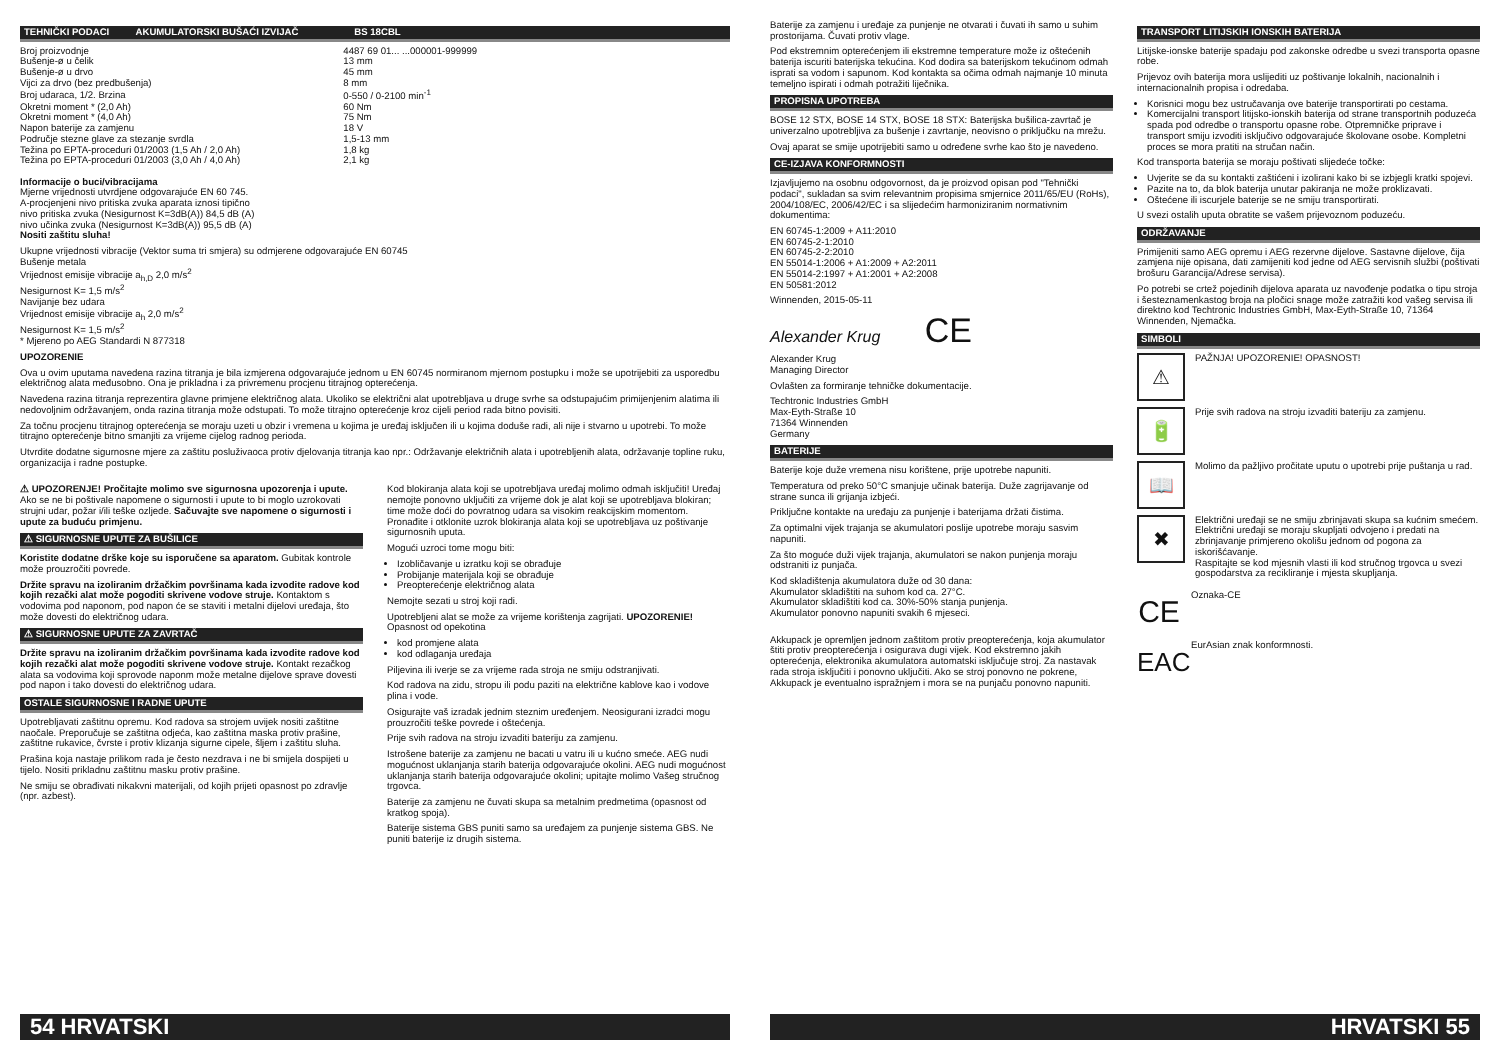TEHNIČKI PODACI AKUMULATORSKI BUŠAĆI IZVIJAČ BS 18CBL
| Broj proizvodnje | 4487 69 01... ...000001-999999 |
| Bušenje-ø u čelik | 13 mm |
| Bušenje-ø u drvo | 45 mm |
| Vijci za drvo (bez predbušenja) | 8 mm |
| Broj udaraca, 1/2. Brzina | 0-550 / 0-2100 min<sup>-1</sup> |
| Okretni moment * (2,0 Ah) | 60 Nm |
| Okretni moment * (4,0 Ah) | 75 Nm |
| Napon baterije za zamjenu | 18 V |
| Područje stezne glave za stezanje svrdla | 1,5-13 mm |
| Težina po EPTA-proceduri 01/2003 (1,5 Ah / 2,0 Ah) | 1,8 kg |
| Težina po EPTA-proceduri 01/2003 (3,0 Ah / 4,0 Ah) | 2,1 kg |
Informacije o buci/vibracijama
Mjerne vrijednosti utvrdjene odgovarajuće EN 60 745.
A-procjenjeni nivo pritiska zvuka aparata iznosi tipično
nivo pritiska zvuka (Nesigurnost K=3dB(A)) 84,5 dB (A)
nivo učinka zvuka (Nesigurnost K=3dB(A)) 95,5 dB (A)
Nositi zaštitu sluha!
Ukupne vrijednosti vibracije (Vektor suma tri smjera) su odmjerene odgovarajuće EN 60745
Bušenje metala
Vrijednost emisije vibracije a<sub>h,D</sub> 2,0 m/s<sup>2</sup>
Nesigurnost K= 1,5 m/s<sup>2</sup>
Navijanje bez udara
Vrijednost emisije vibracije a<sub>h</sub> 2,0 m/s<sup>2</sup>
Nesigurnost K= 1,5 m/s<sup>2</sup>
* Mjereno po AEG Standardi N 877318
UPOZORENIE
Ova u ovim uputama navedena razina titranja je bila izmjerena odgovarajuće jednom u EN 60745 normiranom mjernom postupku i može se upotrijebiti za usporedbu električnog alata međusobno. Ona je prikladna i za privremenu procjenu titrajnog opterećenja.
Navedena razina titranja reprezentira glavne primjene električnog alata. Ukoliko se električni alat upotrebljava u druge svrhe sa odstupajućim primijenjenim alatima ili nedovoljnim održavanjem, onda razina titranja može odstupati. To može titrajno opterećenje kroz cijeli period rada bitno povisiti.
Za točnu procjenu titrajnog opterećenja se moraju uzeti u obzir i vremena u kojima je uređaj isključen ili u kojima doduše radi, ali nije i stvarno u upotrebi. To može titrajno opterećenje bitno smanjiti za vrijeme cijelog radnog perioda.
Utvrdite dodatne sigurnosne mjere za zaštitu posluživaoca protiv djelovanja titranja kao npr.: Održavanje električnih alata i upotrebljenih alata, održavanje topline ruku, organizacija i radne postupke.
⚠ UPOZORENJE! Pročitajte molimo sve sigurnosna upozorenja i upute. Ako se ne bi poštivale napomene o sigurnosti i upute to bi moglo uzrokovati strujni udar, požar i/ili teške ozljede. Sačuvajte sve napomene o sigurnosti i upute za buduću primjenu.
⚠ SIGURNOSNE UPUTE ZA BUŠILICE
Koristite dodatne drške koje su isporučene sa aparatom. Gubitak kontrole može prouzročiti povrede.
Držite spravu na izoliranim držačkim površinama kada izvodite radove kod kojih rezački alat može pogoditi skrivene vodove struje. Kontaktom s vodovima pod naponom, pod napon će se staviti i metalni dijelovi uređaja, što može dovesti do električnog udara.
⚠ SIGURNOSNE UPUTE ZA ZAVRTAČ
Držite spravu na izoliranim držačkim površinama kada izvodite radove kod kojih rezački alat može pogoditi skrivene vodove struje. Kontakt rezačkog alata sa vodovima koji sprovode naponm može metalne dijelove sprave dovesti pod napon i tako dovesti do električnog udara.
OSTALE SIGURNOSNE I RADNE UPUTE
Upotrebljavati zaštitnu opremu. Kod radova sa strojem uvijek nositi zaštitne naočale. Preporučuje se zaštitna odjeća, kao zaštitna maska protiv prašine, zaštitne rukavice, čvrste i protiv klizanja sigurne cipele, šljem i zaštitu sluha.
Prašina koja nastaje prilikom rada je često nezdrava i ne bi smijela dospijeti u tijelo. Nositi prikladnu zaštitnu masku protiv prašine.
Ne smiju se obrađivati nikakvni materijali, od kojih prijeti opasnost po zdravlje (npr. azbest).
Kod blokiranja alata koji se upotrebljava uređaj molimo odmah isključiti! Uređaj nemojte ponovno uključiti za vrijeme dok je alat koji se upotrebljava blokiran; time može doći do povratnog udara sa visokim reakcijskim momentom. Pronađite i otklonite uzrok blokiranja alata koji se upotrebljava uz poštivanje sigurnosnih uputa.
Mogući uzroci tome mogu biti:
Izobličavanje u izratku koji se obrađuje
Probijanje materijala koji se obrađuje
Preopterećenje električnog alata
Nemojte sezati u stroj koji radi.
Upotrebljeni alat se može za vrijeme korištenja zagrijati. UPOZORENIE! Opasnost od opekotina
kod promjene alata
kod odlaganja uređaja
Piljevina ili iverje se za vrijeme rada stroja ne smiju odstranjivati.
Kod radova na zidu, stropu ili podu paziti na električne kablove kao i vodove plina i vode.
Osigurajte vaš izradak jednim steznim uređenjem. Neosigurani izradci mogu prouzročiti teške povrede i oštećenja.
Prije svih radova na stroju izvaditi bateriju za zamjenu.
Istrošene baterije za zamjenu ne bacati u vatru ili u kućno smeće. AEG nudi mogućnost uklanjanja starih baterija odgovarajuće okolini. AEG nudi mogućnost uklanjanja starih baterija odgovarajuće okolini; upitajte molimo Vašeg stručnog trgovca.
Baterije za zamjenu ne čuvati skupa sa metalnim predmetima (opasnost od kratkog spoja).
Baterije sistema GBS puniti samo sa uređajem za punjenje sistema GBS. Ne puniti baterije iz drugih sistema.
54 HRVATSKI
Baterije za zamjenu i uređaje za punjenje ne otvarati i čuvati ih samo u suhim prostorijama. Čuvati protiv vlage.
Pod ekstremnim opterećenjem ili ekstremne temperature može iz oštećenih baterija iscuriti baterijska tekućina. Kod dodira sa baterijskom tekućinom odmah isprati sa vodom i sapunom. Kod kontakta sa očima odmah najmanje 10 minuta temeljno ispirati i odmah potražiti liječnika.
PROPISNA UPOTREBA
BOSE 12 STX, BOSE 14 STX, BOSE 18 STX: Baterijska bušilica-zavrtač je univerzalno upotrebljiva za bušenje i zavrtanje, neovisno o priključku na mrežu.
Ovaj aparat se smije upotrijebiti samo u određene svrhe kao što je navedeno.
CE-IZJAVA KONFORMNOSTI
Izjavljujemo na osobnu odgovornost, da je proizvod opisan pod "Tehnički podaci", sukladan sa svim relevantnim propisima smjernice 2011/65/EU (RoHs), 2004/108/EC, 2006/42/EC i sa slijedećim harmoniziranim normativnim dokumentima:
EN 60745-1:2009 + A11:2010
EN 60745-2-1:2010
EN 60745-2-2:2010
EN 55014-1:2006 + A1:2009 + A2:2011
EN 55014-2:1997 + A1:2001 + A2:2008
EN 50581:2012
Winnenden, 2015-05-11
Alexander Krug CE
Alexander Krug
Managing Director
Ovlašten za formiranje tehničke dokumentacije.
Techtronic Industries GmbH
Max-Eyth-Straße 10
71364 Winnenden
Germany
BATERIJE
Baterije koje duže vremena nisu korištene, prije upotrebe napuniti.
Temperatura od preko 50°C smanjuje učinak baterija. Duže zagrijavanje od strane sunca ili grijanja izbjeći.
Priključne kontakte na uređaju za punjenje i baterijama držati čistima.
Za optimalni vijek trajanja se akumulatori poslije upotrebe moraju sasvim napuniti.
Za što moguće duži vijek trajanja, akumulatori se nakon punjenja moraju odstraniti iz punjača.
Kod skladištenja akumulatora duže od 30 dana:
Akumulator skladištiti na suhom kod ca. 27°C.
Akumulator skladištiti kod ca. 30%-50% stanja punjenja.
Akumulator ponovno napuniti svakih 6 mjeseci.
Akkupack je opremljen jednom zaštitom protiv preopterećenja, koja akumulator štiti protiv preopterećenja i osigurava dugi vijek. Kod ekstremno jakih opterećenja, elektronika akumulatora automatski isključuje stroj. Za nastavak rada stroja isključiti i ponovno uključiti. Ako se stroj ponovno ne pokrene, Akkupack je eventualno ispražnjem i mora se na punjaču ponovno napuniti.
TRANSPORT LITIJSKIH IONSKIH BATERIJA
Litijske-ionske baterije spadaju pod zakonske odredbe u svezi transporta opasne robe.
Prijevoz ovih baterija mora uslijediti uz poštivanje lokalnih, nacionalnih i internacionalnih propisa i odredaba.
Korisnici mogu bez ustručavanja ove baterije transportirati po cestama.
Komercijalni transport litijsko-ionskih baterija od strane transportnih poduzeća spada pod odredbe o transportu opasne robe. Otpremničke priprave i transport smiju izvoditi isključivo odgovarajuće školovane osobe. Kompletni proces se mora pratiti na stručan način.
Kod transporta baterija se moraju poštivati slijedeće točke:
Uvjerite se da su kontakti zaštićeni i izolirani kako bi se izbjegli kratki spojevi.
Pazite na to, da blok baterija unutar pakiranja ne može proklizavati.
Oštećene ili iscurjele baterije se ne smiju transportirati.
U svezi ostalih uputa obratite se vašem prijevoznom poduzeću.
ODRŽAVANJE
Primijeniti samo AEG opremu i AEG rezervne dijelove. Sastavne dijelove, čija zamjena nije opisana, dati zamijeniti kod jedne od AEG servisnih službi (poštivati brošuru Garancija/Adrese servisa).
Po potrebi se crtež pojedinih dijelova aparata uz navođenje podatka o tipu stroja i šesteznamenkastog broja na pločici snage može zatražiti kod vašeg servisa ili direktno kod Techtronic Industries GmbH, Max-Eyth-Straße 10, 71364 Winnenden, Njemačka.
SIMBOLI
⚠
PAŽNJA! UPOZORENIE! OPASNOST!
🔋
Prije svih radova na stroju izvaditi bateriju za zamjenu.
📖
Molimo da pažljivo pročitate uputu o upotrebi prije puštanja u rad.
✖
Električni uređaji se ne smiju zbrinjavati skupa sa kućnim smećem.
Električni uređaji se moraju skupljati odvojeno i predati na zbrinjavanje primjereno okolišu jednom od pogona za iskorišćavanje.
Raspitajte se kod mjesnih vlasti ili kod stručnog trgovca u svezi gospodarstva za recikliranje i mjesta skupljanja.
CE
Oznaka-CE
EAC
EurAsian znak konformnosti.
HRVATSKI 55